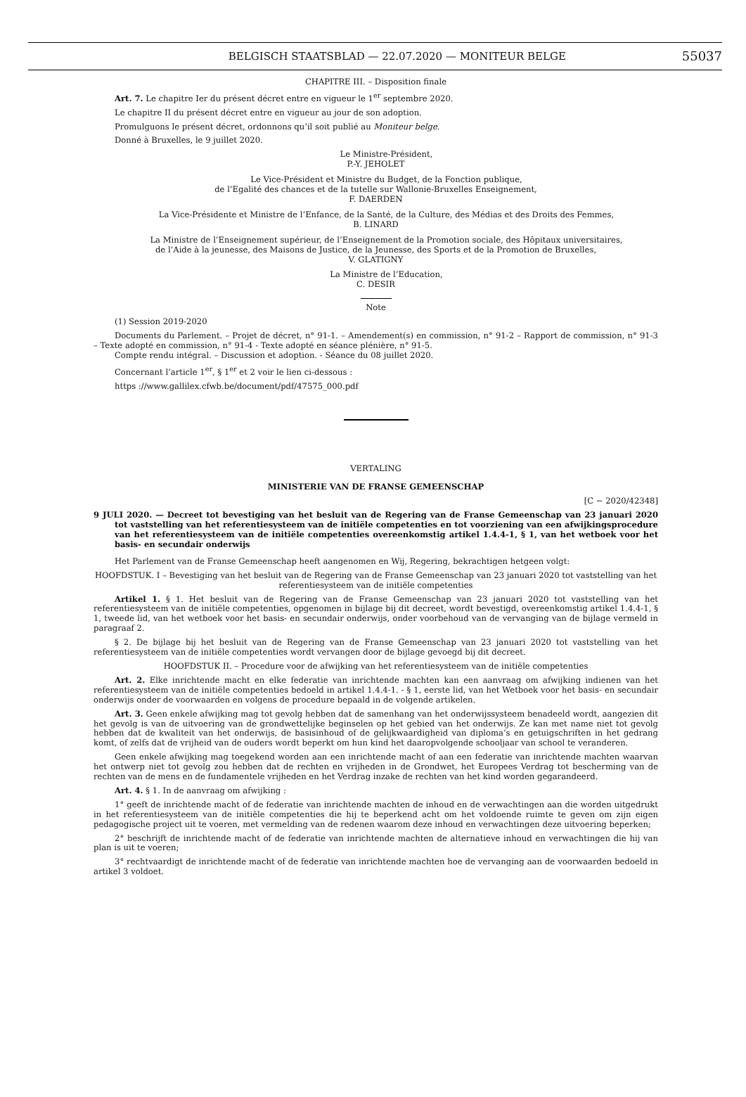BELGISCH STAATSBLAD — 22.07.2020 — MONITEUR BELGE 55037
CHAPITRE III. – Disposition finale
Art. 7. Le chapitre Ier du présent décret entre en vigueur le 1<sup>er</sup> septembre 2020.
Le chapitre II du présent décret entre en vigueur au jour de son adoption.
Promulguons le présent décret, ordonnons qu’il soit publié au Moniteur belge.
Donné à Bruxelles, le 9 juillet 2020.
Le Ministre-Président,
P.-Y. JEHOLET
Le Vice-Président et Ministre du Budget, de la Fonction publique,
de l’Egalité des chances et de la tutelle sur Wallonie-Bruxelles Enseignement,
F. DAERDEN
La Vice-Présidente et Ministre de l’Enfance, de la Santé, de la Culture, des Médias et des Droits des Femmes,
B. LINARD
La Ministre de l’Enseignement supérieur, de l’Enseignement de la Promotion sociale, des Hôpitaux universitaires,
de l’Aide à la jeunesse, des Maisons de Justice, de la Jeunesse, des Sports et de la Promotion de Bruxelles,
V. GLATIGNY
La Ministre de l’Education,
C. DESIR
Note
(1) Session 2019-2020
Documents du Parlement. – Projet de décret, n° 91-1. – Amendement(s) en commission, n° 91-2 – Rapport de commission, n° 91-3 – Texte adopté en commission, n° 91-4 - Texte adopté en séance plénière, n° 91-5.
Compte rendu intégral. – Discussion et adoption. - Séance du 08 juillet 2020.
Concernant l’article 1<sup>er</sup>, § 1<sup>er</sup> et 2 voir le lien ci-dessous :
https ://www.gallilex.cfwb.be/document/pdf/47575_000.pdf
VERTALING
MINISTERIE VAN DE FRANSE GEMEENSCHAP
[C − 2020/42348]
9 JULI 2020. — Decreet tot bevestiging van het besluit van de Regering van de Franse Gemeenschap van 23 januari 2020 tot vaststelling van het referentiesysteem van de initiële competenties en tot voorziening van een afwijkingsprocedure van het referentiesysteem van de initiële competenties overeenkomstig artikel 1.4.4-1, § 1, van het wetboek voor het basis- en secundair onderwijs
Het Parlement van de Franse Gemeenschap heeft aangenomen en Wij, Regering, bekrachtigen hetgeen volgt:
HOOFDSTUK. I – Bevestiging van het besluit van de Regering van de Franse Gemeenschap van 23 januari 2020 tot vaststelling van het referentiesysteem van de initiële competenties
Artikel 1. § 1. Het besluit van de Regering van de Franse Gemeenschap van 23 januari 2020 tot vaststelling van het referentiesysteem van de initiële competenties, opgenomen in bijlage bij dit decreet, wordt bevestigd, overeenkomstig artikel 1.4.4-1, § 1, tweede lid, van het wetboek voor het basis- en secundair onderwijs, onder voorbehoud van de vervanging van de bijlage vermeld in paragraaf 2.
§ 2. De bijlage bij het besluit van de Regering van de Franse Gemeenschap van 23 januari 2020 tot vaststelling van het referentiesysteem van de initiële competenties wordt vervangen door de bijlage gevoegd bij dit decreet.
HOOFDSTUK II. – Procedure voor de afwijking van het referentiesysteem van de initiële competenties
Art. 2. Elke inrichtende macht en elke federatie van inrichtende machten kan een aanvraag om afwijking indienen van het referentiesysteem van de initiële competenties bedoeld in artikel 1.4.4-1. - § 1, eerste lid, van het Wetboek voor het basis- en secundair onderwijs onder de voorwaarden en volgens de procedure bepaald in de volgende artikelen.
Art. 3. Geen enkele afwijking mag tot gevolg hebben dat de samenhang van het onderwijssysteem benadeeld wordt, aangezien dit het gevolg is van de uitvoering van de grondwettelijke beginselen op het gebied van het onderwijs. Ze kan met name niet tot gevolg hebben dat de kwaliteit van het onderwijs, de basisinhoud of de gelijkwaardigheid van diploma’s en getuigschriften in het gedrang komt, of zelfs dat de vrijheid van de ouders wordt beperkt om hun kind het daaropvolgende schooljaar van school te veranderen.
Geen enkele afwijking mag toegekend worden aan een inrichtende macht of aan een federatie van inrichtende machten waarvan het ontwerp niet tot gevolg zou hebben dat de rechten en vrijheden in de Grondwet, het Europees Verdrag tot bescherming van de rechten van de mens en de fundamentele vrijheden en het Verdrag inzake de rechten van het kind worden gegarandeerd.
Art. 4. § 1. In de aanvraag om afwijking :
1° geeft de inrichtende macht of de federatie van inrichtende machten de inhoud en de verwachtingen aan die worden uitgedrukt in het referentiesysteem van de initiële competenties die hij te beperkend acht om het voldoende ruimte te geven om zijn eigen pedagogische project uit te voeren, met vermelding van de redenen waarom deze inhoud en verwachtingen deze uitvoering beperken;
2° beschrijft de inrichtende macht of de federatie van inrichtende machten de alternatieve inhoud en verwachtingen die hij van plan is uit te voeren;
3° rechtvaardigt de inrichtende macht of de federatie van inrichtende machten hoe de vervanging aan de voorwaarden bedoeld in artikel 3 voldoet.